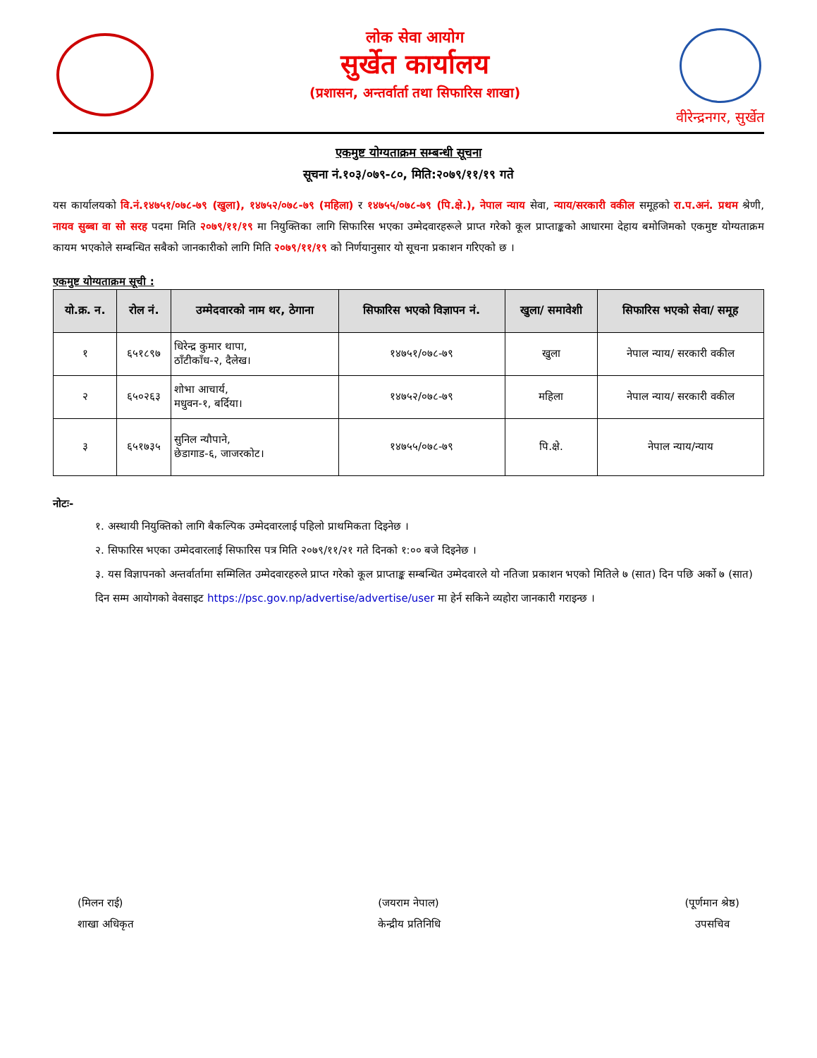लोक सेवा आयोग
सुर्खेत कार्यालय
(प्रशासन, अन्तर्वार्ता तथा सिफारिस शाखा)
वीरेन्द्रनगर, सुर्खेत
एकमुष्ट योग्यताक्रम सम्बन्धी सूचना
सूचना नं.१०३/०७९-८०, मिति:२०७९/११/१९ गते
यस कार्यालयको वि.नं.१४७५१/०७८-७९ (खुला), १४७५२/०७८-७९ (महिला) र १४७५५/०७८-७९ (पि.क्षे.), नेपाल न्याय सेवा, न्याय/सरकारी वकील समूहको रा.प.अनं. प्रथम श्रेणी, नायव सुब्बा वा सो सरह पदमा मिति २०७९/११/१९ मा नियुक्तिका लागि सिफारिस भएका उम्मेदवारहरूले प्राप्त गरेको कूल प्राप्ताङ्कको आधारमा देहाय बमोजिमको एकमुष्ट योग्यताक्रम कायम भएकोले सम्बन्धित सबैको जानकारीको लागि मिति २०७९/११/१९ को निर्णयानुसार यो सूचना प्रकाशन गरिएको छ ।
एकमुष्ट योग्यताक्रम सूची :
| यो.क्र. न. | रोल नं. | उम्मेदवारको नाम थर, ठेगाना | सिफारिस भएको विज्ञापन नं. | खुला/ समावेशी | सिफारिस भएको सेवा/ समूह |
| --- | --- | --- | --- | --- | --- |
| १ | ६५१८९७ | धिरेन्द्र कुमार थापा, ठाँटीकाँध-२, दैलेख। | १४७५१/०७८-७९ | खुला | नेपाल न्याय/ सरकारी वकील |
| २ | ६५०२६३ | शोभा आचार्य, मधुवन-१, बर्दिया। | १४७५२/०७८-७९ | महिला | नेपाल न्याय/ सरकारी वकील |
| ३ | ६५१७३५ | सुनिल न्यौपाने, छेडागाड-६, जाजरकोट। | १४७५५/०७८-७९ | पि.क्षे. | नेपाल न्याय/न्याय |
नोटः-
१. अस्थायी नियुक्तिको लागि बैकल्पिक उम्मेदवारलाई पहिलो प्राथमिकता दिइनेछ ।
२. सिफारिस भएका उम्मेदवारलाई सिफारिस पत्र मिति २०७९/११/२१ गते दिनको १:०० बजे दिइनेछ ।
३. यस विज्ञापनको अन्तर्वार्तामा सम्मिलित उम्मेदवारहरुले प्राप्त गरेको कूल प्राप्ताङ्क सम्बन्धित उम्मेदवारले यो नतिजा प्रकाशन भएको मितिले ७ (सात) दिन पछि अर्को ७ (सात) दिन सम्म आयोगको वेवसाइट https://psc.gov.np/advertise/advertise/user मा हेर्न सकिने व्यहोरा जानकारी गराइन्छ ।
(मिलन राई)
शाखा अधिकृत
(जयराम नेपाल)
केन्द्रीय प्रतिनिधि
(पूर्णमान श्रेष्ठ)
उपसचिव